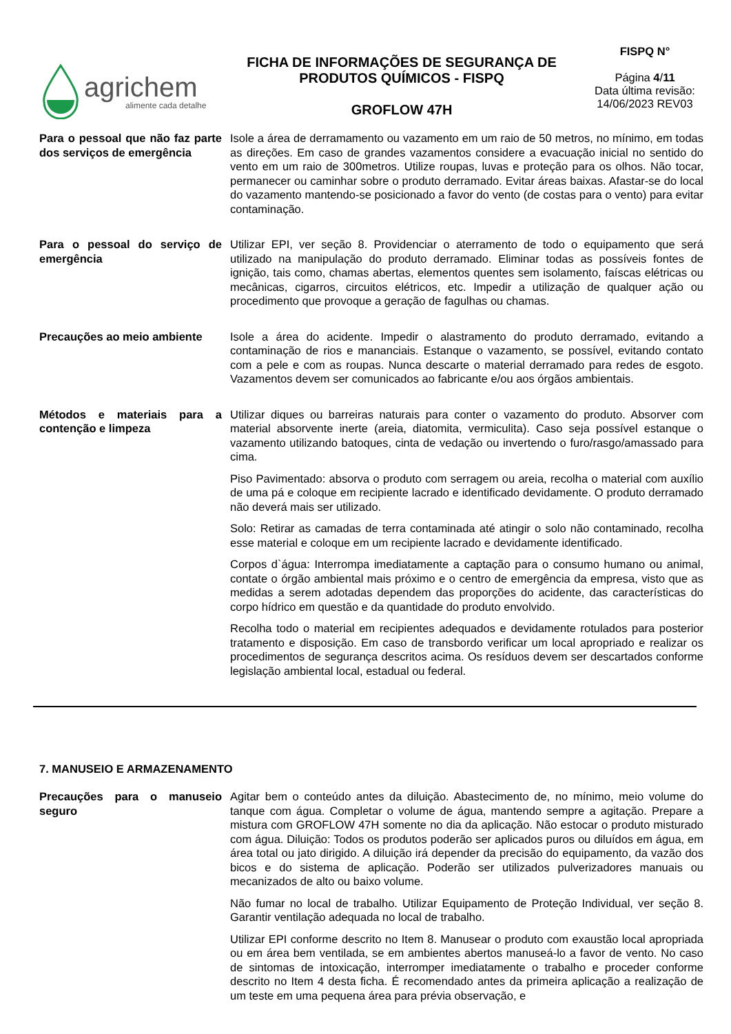agrichem
alimente cada detalhe
FICHA DE INFORMAÇÕES DE SEGURANÇA DE
PRODUTOS QUÍMICOS - FISPQ
GROFLOW 47H
FISPQ N°
Página 4/11
Data última revisão:
14/06/2023 REV03
Para o pessoal que não faz parte dos serviços de emergência
Isole a área de derramamento ou vazamento em um raio de 50 metros, no mínimo, em todas as direções. Em caso de grandes vazamentos considere a evacuação inicial no sentido do vento em um raio de 300metros. Utilize roupas, luvas e proteção para os olhos. Não tocar, permanecer ou caminhar sobre o produto derramado. Evitar áreas baixas. Afastar-se do local do vazamento mantendo-se posicionado a favor do vento (de costas para o vento) para evitar contaminação.
Para o pessoal do serviço de emergência
Utilizar EPI, ver seção 8. Providenciar o aterramento de todo o equipamento que será utilizado na manipulação do produto derramado. Eliminar todas as possíveis fontes de ignição, tais como, chamas abertas, elementos quentes sem isolamento, faíscas elétricas ou mecânicas, cigarros, circuitos elétricos, etc. Impedir a utilização de qualquer ação ou procedimento que provoque a geração de fagulhas ou chamas.
Precauções ao meio ambiente
Isole a área do acidente. Impedir o alastramento do produto derramado, evitando a contaminação de rios e mananciais. Estanque o vazamento, se possível, evitando contato com a pele e com as roupas. Nunca descarte o material derramado para redes de esgoto. Vazamentos devem ser comunicados ao fabricante e/ou aos órgãos ambientais.
Métodos e materiais para a contenção e limpeza
Utilizar diques ou barreiras naturais para conter o vazamento do produto. Absorver com material absorvente inerte (areia, diatomita, vermiculita). Caso seja possível estanque o vazamento utilizando batoques, cinta de vedação ou invertendo o furo/rasgo/amassado para cima.
Piso Pavimentado: absorva o produto com serragem ou areia, recolha o material com auxílio de uma pá e coloque em recipiente lacrado e identificado devidamente. O produto derramado não deverá mais ser utilizado.
Solo: Retirar as camadas de terra contaminada até atingir o solo não contaminado, recolha esse material e coloque em um recipiente lacrado e devidamente identificado.
Corpos d`água: Interrompa imediatamente a captação para o consumo humano ou animal, contate o órgão ambiental mais próximo e o centro de emergência da empresa, visto que as medidas a serem adotadas dependem das proporções do acidente, das características do corpo hídrico em questão e da quantidade do produto envolvido.
Recolha todo o material em recipientes adequados e devidamente rotulados para posterior tratamento e disposição. Em caso de transbordo verificar um local apropriado e realizar os procedimentos de segurança descritos acima. Os resíduos devem ser descartados conforme legislação ambiental local, estadual ou federal.
7. MANUSEIO E ARMAZENAMENTO
Precauções para o manuseio seguro
Agitar bem o conteúdo antes da diluição. Abastecimento de, no mínimo, meio volume do tanque com água. Completar o volume de água, mantendo sempre a agitação. Prepare a mistura com GROFLOW 47H somente no dia da aplicação. Não estocar o produto misturado com água. Diluição: Todos os produtos poderão ser aplicados puros ou diluídos em água, em área total ou jato dirigido. A diluição irá depender da precisão do equipamento, da vazão dos bicos e do sistema de aplicação. Poderão ser utilizados pulverizadores manuais ou mecanizados de alto ou baixo volume.
Não fumar no local de trabalho. Utilizar Equipamento de Proteção Individual, ver seção 8. Garantir ventilação adequada no local de trabalho.
Utilizar EPI conforme descrito no Item 8. Manusear o produto com exaustão local apropriada ou em área bem ventilada, se em ambientes abertos manuseá-lo a favor de vento. No caso de sintomas de intoxicação, interromper imediatamente o trabalho e proceder conforme descrito no Item 4 desta ficha. É recomendado antes da primeira aplicação a realização de um teste em uma pequena área para prévia observação, e